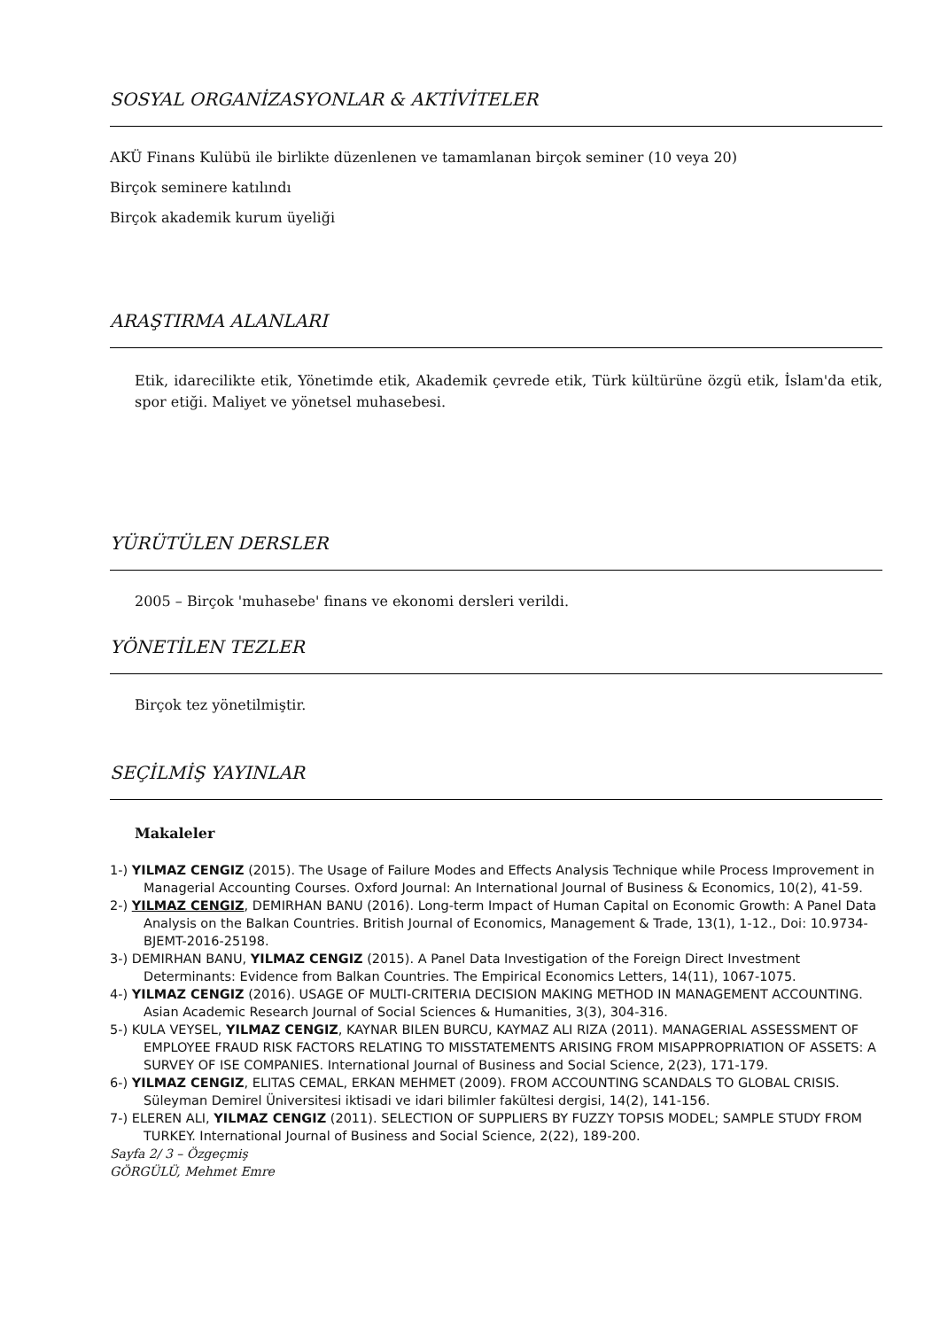SOSYAL ORGANİZASYONLAR & AKTİVİTELER
AKÜ Finans Kulübü ile birlikte düzenlenen ve tamamlanan birçok seminer (10 veya 20)
Birçok seminere katılındı
Birçok akademik kurum üyeliği
ARAŞTIRMA ALANLARI
Etik, idarecilikte etik, Yönetimde etik, Akademik çevrede etik, Türk kültürüne özgü etik, İslam'da etik, spor etiği. Maliyet ve yönetsel muhasebesi.
YÜRÜTÜLEN DERSLER
2005 – Birçok 'muhasebe' finans ve ekonomi dersleri verildi.
YÖNETİLEN TEZLER
Birçok tez yönetilmiştir.
SEÇİLMİŞ YAYINLAR
Makaleler
1-) YILMAZ CENGIZ (2015). The Usage of Failure Modes and Effects Analysis Technique while Process Improvement in Managerial Accounting Courses. Oxford Journal: An International Journal of Business & Economics, 10(2), 41-59.
2-) YILMAZ CENGIZ, DEMIRHAN BANU (2016). Long-term Impact of Human Capital on Economic Growth: A Panel Data Analysis on the Balkan Countries. British Journal of Economics, Management & Trade, 13(1), 1-12., Doi: 10.9734-BJEMT-2016-25198.
3-) DEMIRHAN BANU, YILMAZ CENGIZ (2015). A Panel Data Investigation of the Foreign Direct Investment Determinants: Evidence from Balkan Countries. The Empirical Economics Letters, 14(11), 1067-1075.
4-) YILMAZ CENGIZ (2016). USAGE OF MULTI-CRITERIA DECISION MAKING METHOD IN MANAGEMENT ACCOUNTING. Asian Academic Research Journal of Social Sciences & Humanities, 3(3), 304-316.
5-) KULA VEYSEL, YILMAZ CENGIZ, KAYNAR BILEN BURCU, KAYMAZ ALI RIZA (2011). MANAGERIAL ASSESSMENT OF EMPLOYEE FRAUD RISK FACTORS RELATING TO MISSTATEMENTS ARISING FROM MISAPPROPRIATION OF ASSETS: A SURVEY OF ISE COMPANIES. International Journal of Business and Social Science, 2(23), 171-179.
6-) YILMAZ CENGIZ, ELITAS CEMAL, ERKAN MEHMET (2009). FROM ACCOUNTING SCANDALS TO GLOBAL CRISIS. Süleyman Demirel Üniversitesi iktisadi ve idari bilimler fakültesi dergisi, 14(2), 141-156.
7-) ELEREN ALI, YILMAZ CENGIZ (2011). SELECTION OF SUPPLIERS BY FUZZY TOPSIS MODEL; SAMPLE STUDY FROM TURKEY. International Journal of Business and Social Science, 2(22), 189-200.
Sayfa 2/ 3 – Özgeçmiş
GÖRGÜLÜ, Mehmet Emre